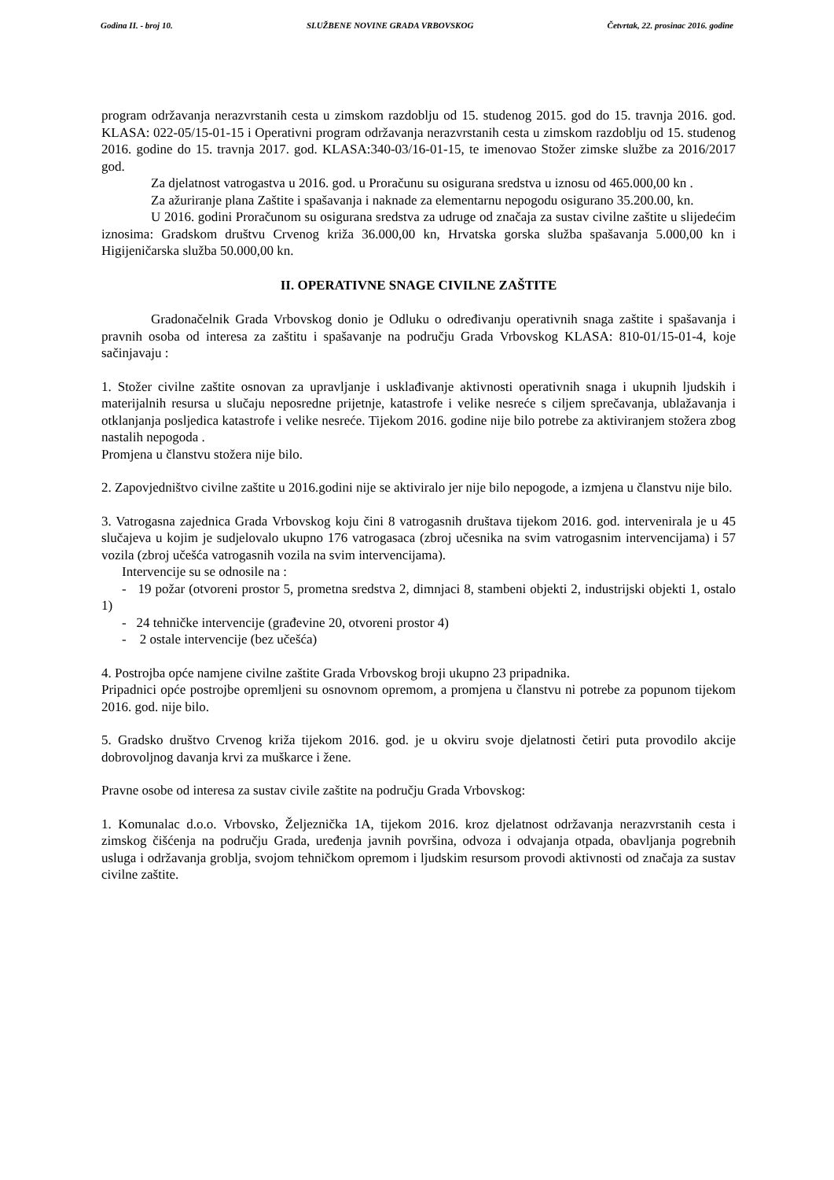Godina II. - broj 10. SLUŽBENE NOVINE GRADA VRBOVSKOG Četvrtak, 22. prosinac 2016. godine
program održavanja nerazvrstanih cesta u zimskom razdoblju od 15. studenog 2015. god do 15. travnja 2016. god. KLASA: 022-05/15-01-15 i Operativni program održavanja nerazvrstanih cesta u zimskom razdoblju od 15. studenog 2016. godine do 15. travnja 2017. god. KLASA:340-03/16-01-15, te imenovao Stožer zimske službe za 2016/2017 god.
Za djelatnost vatrogastva u 2016. god. u Proračunu su osigurana sredstva u iznosu od 465.000,00 kn .
Za ažuriranje plana Zaštite i spašavanja i naknade za elementarnu nepogodu osigurano 35.200.00, kn.
U 2016. godini Proračunom su osigurana sredstva za udruge od značaja za sustav civilne zaštite u slijedećim iznosima: Gradskom društvu Crvenog križa 36.000,00 kn, Hrvatska gorska služba spašavanja 5.000,00 kn i Higijeničarska služba 50.000,00 kn.
II. OPERATIVNE SNAGE CIVILNE ZAŠTITE
Gradonačelnik Grada Vrbovskog donio je Odluku o određivanju operativnih snaga zaštite i spašavanja i pravnih osoba od interesa za zaštitu i spašavanje na području Grada Vrbovskog KLASA: 810-01/15-01-4, koje sačinjavaju :
1. Stožer civilne zaštite osnovan za upravljanje i usklađivanje aktivnosti operativnih snaga i ukupnih ljudskih i materijalnih resursa u slučaju neposredne prijetnje, katastrofe i velike nesreće s ciljem sprečavanja, ublažavanja i otklanjanja posljedica katastrofe i velike nesreće. Tijekom 2016. godine nije bilo potrebe za aktiviranjem stožera zbog nastalih nepogoda .
Promjena u članstvu stožera nije bilo.
2. Zapovjedništvo civilne zaštite u 2016.godini nije se aktiviralo jer nije bilo nepogode, a izmjena u članstvu nije bilo.
3. Vatrogasna zajednica Grada Vrbovskog koju čini 8 vatrogasnih društava tijekom 2016. god. intervenirala je u 45 slučajeva u kojim je sudjelovalo ukupno 176 vatrogasaca (zbroj učesnika na svim vatrogasnim intervencijama) i 57 vozila (zbroj učešća vatrogasnih vozila na svim intervencijama).
Intervencije su se odnosile na :
- 19 požar (otvoreni prostor 5, prometna sredstva 2, dimnjaci 8, stambeni objekti 2, industrijski objekti 1, ostalo 1)
- 24 tehničke intervencije (građevine 20, otvoreni prostor 4)
- 2 ostale intervencije (bez učešća)
4. Postrojba opće namjene civilne zaštite Grada Vrbovskog broji ukupno 23 pripadnika.
Pripadnici opće postrojbe opremljeni su osnovnom opremom, a promjena u članstvu ni potrebe za popunom tijekom 2016. god. nije bilo.
5. Gradsko društvo Crvenog križa tijekom 2016. god. je u okviru svoje djelatnosti četiri puta provodilo akcije dobrovoljnog davanja krvi za muškarce i žene.
Pravne osobe od interesa za sustav civile zaštite na području Grada Vrbovskog:
1. Komunalac d.o.o. Vrbovsko, Željeznička 1A, tijekom 2016. kroz djelatnost održavanja nerazvrstanih cesta i zimskog čišćenja na području Grada, uređenja javnih površina, odvoza i odvajanja otpada, obavljanja pogrebnih usluga i održavanja groblja, svojom tehničkom opremom i ljudskim resursom provodi aktivnosti od značaja za sustav civilne zaštite.